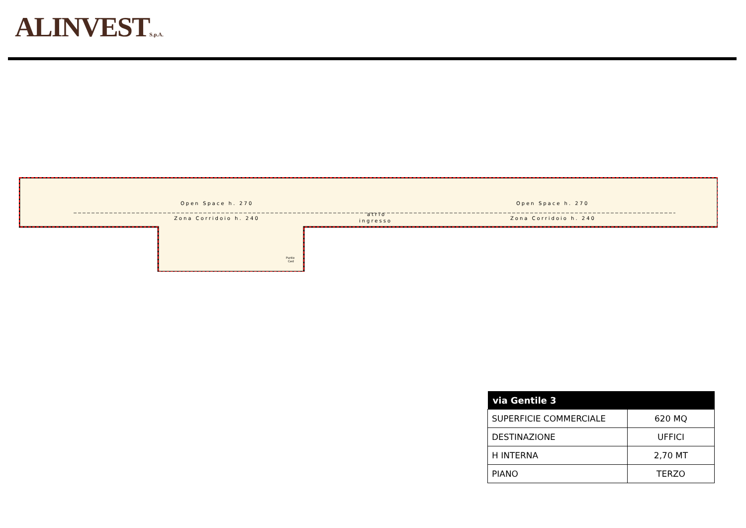ALINVESTS.p.A.
Open Space h. 270
Zona Corridoio h. 240
Open Space h. 270
Zona Corridoio h. 240
atrio
ingresso
Punto
Ced
| via Gentile 3 | |
| --- | --- |
| SUPERFICIE COMMERCIALE | 620 MQ |
| DESTINAZIONE | UFFICI |
| H INTERNA | 2,70 MT |
| PIANO | TERZO |